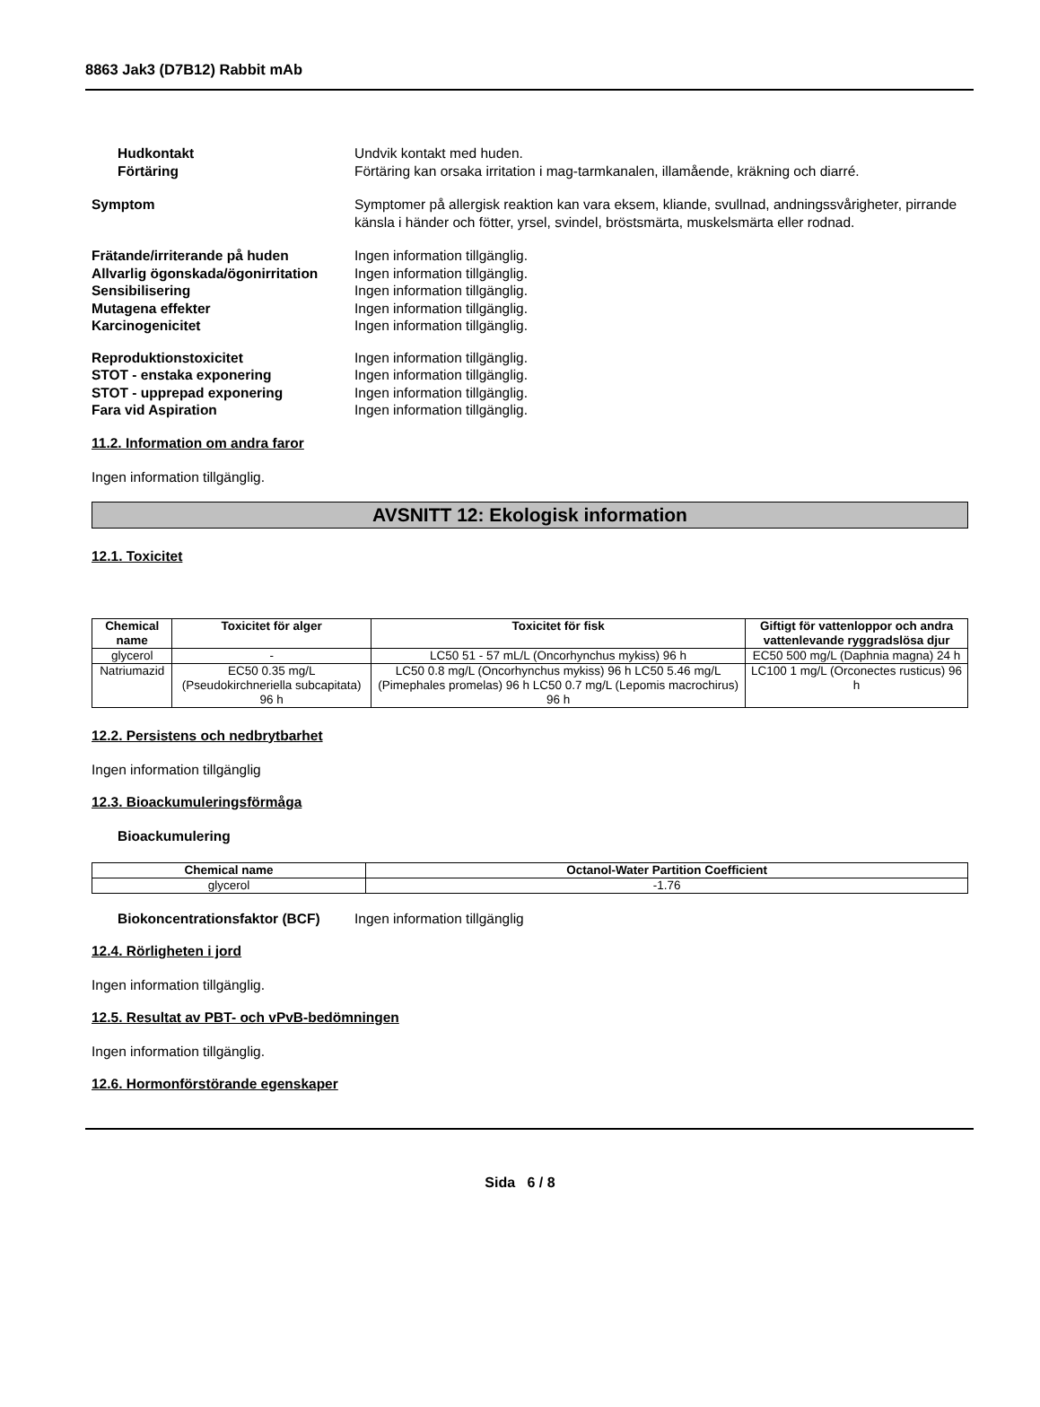8863 Jak3 (D7B12) Rabbit mAb
Hudkontakt Undvik kontakt med huden.
Förtäring Förtäring kan orsaka irritation i mag-tarmkanalen, illamående, kräkning och diarré.
Symptom Symptomer på allergisk reaktion kan vara eksem, kliande, svullnad, andningssvårigheter, pirrande känsla i händer och fötter, yrsel, svindel, bröstsmärta, muskelsmärta eller rodnad.
Frätande/irriterande på huden Ingen information tillgänglig.
Allvarlig ögonskada/ögonirritation
Ingen information tillgänglig.
Sensibilisering Ingen information tillgänglig.
Mutagena effekter Ingen information tillgänglig.
Karcinogenicitet Ingen information tillgänglig.
Reproduktionstoxicitet Ingen information tillgänglig.
STOT - enstaka exponering Ingen information tillgänglig.
STOT - upprepad exponering Ingen information tillgänglig.
Fara vid Aspiration Ingen information tillgänglig.
11.2. Information om andra faror
Ingen information tillgänglig.
AVSNITT 12: Ekologisk information
12.1. Toxicitet
| Chemical name | Toxicitet för alger | Toxicitet för fisk | Giftigt för vattenloppor och andra vattenlevande ryggradslösa djur |
| --- | --- | --- | --- |
| glycerol | - | LC50 51 - 57 mL/L (Oncorhynchus mykiss) 96 h | EC50 500 mg/L (Daphnia magna) 24 h |
| Natriumazid | EC50 0.35 mg/L (Pseudokirchneriella subcapitata) 96 h | LC50 0.8 mg/L (Oncorhynchus mykiss) 96 h LC50 5.46 mg/L (Pimephales promelas) 96 h LC50 0.7 mg/L (Lepomis macrochirus) 96 h | LC100 1 mg/L (Orconectes rusticus) 96 h |
12.2. Persistens och nedbrytbarhet
Ingen information tillgänglig
12.3. Bioackumuleringsförmåga
Bioackumulering
| Chemical name | Octanol-Water Partition Coefficient |
| --- | --- |
| glycerol | -1.76 |
Biokoncentrationsfaktor (BCF)
Ingen information tillgänglig
12.4. Rörligheten i jord
Ingen information tillgänglig.
12.5. Resultat av PBT- och vPvB-bedömningen
Ingen information tillgänglig.
12.6. Hormonförstörande egenskaper
Sida 6 / 8